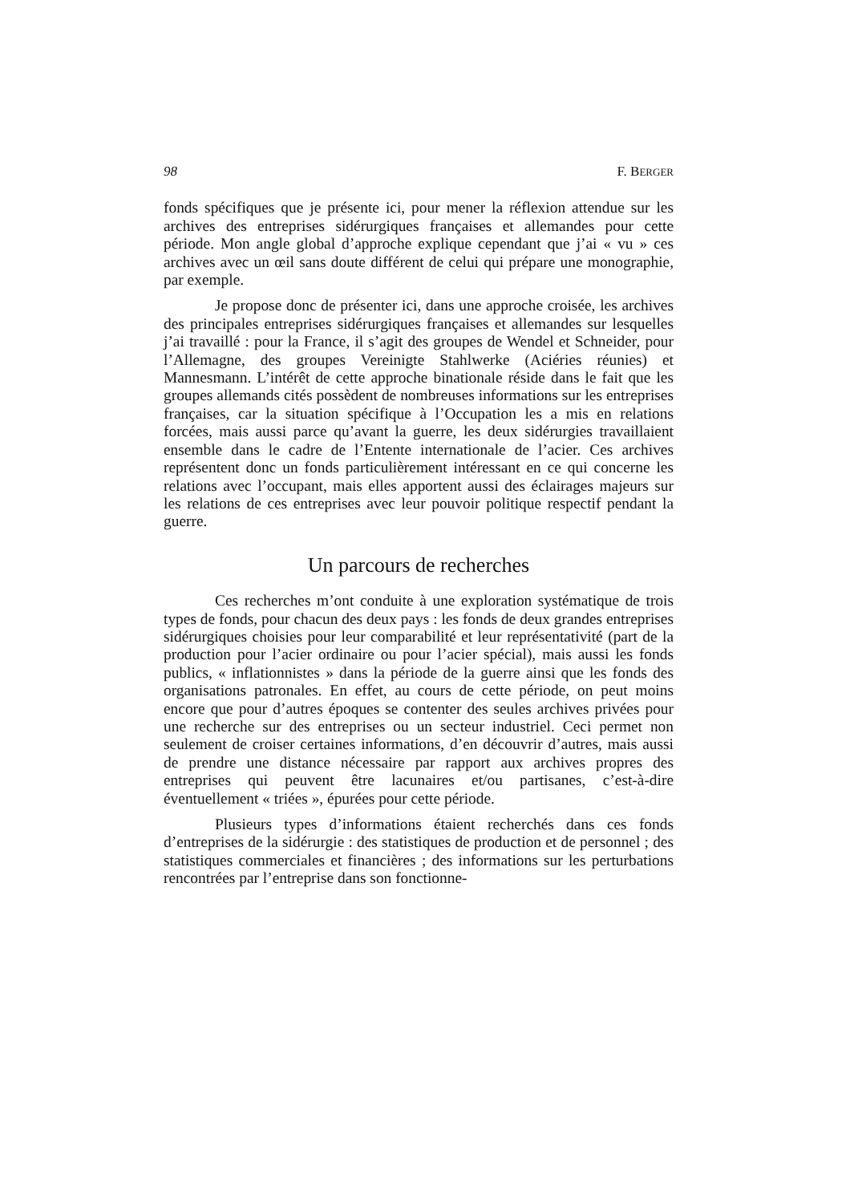98 F. BERGER
fonds spécifiques que je présente ici, pour mener la réflexion attendue sur les archives des entreprises sidérurgiques françaises et allemandes pour cette période. Mon angle global d’approche explique cependant que j’ai « vu » ces archives avec un œil sans doute différent de celui qui prépare une monographie, par exemple.
Je propose donc de présenter ici, dans une approche croisée, les archives des principales entreprises sidérurgiques françaises et allemandes sur lesquelles j’ai travaillé : pour la France, il s’agit des groupes de Wendel et Schneider, pour l’Allemagne, des groupes Vereinigte Stahlwerke (Aciéries réunies) et Mannesmann. L’intérêt de cette approche binationale réside dans le fait que les groupes allemands cités possèdent de nombreuses informations sur les entreprises françaises, car la situation spécifique à l’Occupation les a mis en relations forcées, mais aussi parce qu’avant la guerre, les deux sidérurgies travaillaient ensemble dans le cadre de l’Entente internationale de l’acier. Ces archives représentent donc un fonds particulièrement intéressant en ce qui concerne les relations avec l’occupant, mais elles apportent aussi des éclairages majeurs sur les relations de ces entreprises avec leur pouvoir politique respectif pendant la guerre.
Un parcours de recherches
Ces recherches m’ont conduite à une exploration systématique de trois types de fonds, pour chacun des deux pays : les fonds de deux grandes entreprises sidérurgiques choisies pour leur comparabilité et leur représentativité (part de la production pour l’acier ordinaire ou pour l’acier spécial), mais aussi les fonds publics, « inflationnistes » dans la période de la guerre ainsi que les fonds des organisations patronales. En effet, au cours de cette période, on peut moins encore que pour d’autres époques se contenter des seules archives privées pour une recherche sur des entreprises ou un secteur industriel. Ceci permet non seulement de croiser certaines informations, d’en découvrir d’autres, mais aussi de prendre une distance nécessaire par rapport aux archives propres des entreprises qui peuvent être lacunaires et/ou partisanes, c’est-à-dire éventuellement « triées », épurées pour cette période.
Plusieurs types d’informations étaient recherchés dans ces fonds d’entreprises de la sidérurgie : des statistiques de production et de personnel ; des statistiques commerciales et financières ; des informations sur les perturbations rencontrées par l’entreprise dans son fonctionne-